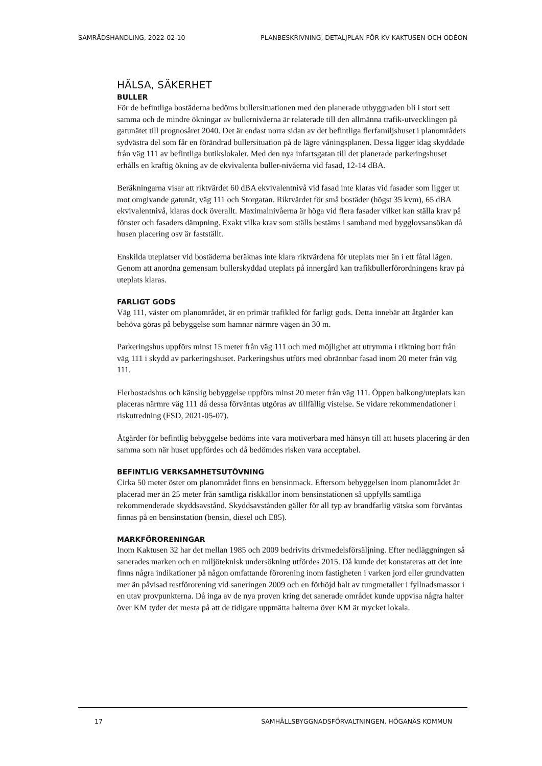SAMRÅDSHANDLING, 2022-02-10 PLANBESKRIVNING, DETALJPLAN FÖR KV KAKTUSEN OCH ODÉON
HÄLSA, SÄKERHET
BULLER
För de befintliga bostäderna bedöms bullersituationen med den planerade utbyggnaden bli i stort sett samma och de mindre ökningar av bullernivåerna är relaterade till den allmänna trafik-utvecklingen på gatunätet till prognosåret 2040. Det är endast norra sidan av det befintliga flerfamiljshuset i planområdets sydvästra del som får en förändrad bullersituation på de lägre våningsplanen. Dessa ligger idag skyddade från väg 111 av befintliga butikslokaler. Med den nya infartsgatan till det planerade parkeringshuset erhålls en kraftig ökning av de ekvivalenta buller-nivåerna vid fasad, 12-14 dBA.
Beräkningarna visar att riktvärdet 60 dBA ekvivalentnivå vid fasad inte klaras vid fasader som ligger ut mot omgivande gatunät, väg 111 och Storgatan. Riktvärdet för små bostäder (högst 35 kvm), 65 dBA ekvivalentnivå, klaras dock överallt. Maximalnivåerna är höga vid flera fasader vilket kan ställa krav på fönster och fasaders dämpning. Exakt vilka krav som ställs bestäms i samband med bygglovsansökan då husen placering osv är fastställt.
Enskilda uteplatser vid bostäderna beräknas inte klara riktvärdena för uteplats mer än i ett fåtal lägen. Genom att anordna gemensam bullerskyddad uteplats på innergård kan trafikbullerförordningens krav på uteplats klaras.
FARLIGT GODS
Väg 111, väster om planområdet, är en primär trafikled för farligt gods. Detta innebär att åtgärder kan behöva göras på bebyggelse som hamnar närmre vägen än 30 m.
Parkeringshus uppförs minst 15 meter från väg 111 och med möjlighet att utrymma i riktning bort från väg 111 i skydd av parkeringshuset. Parkeringshus utförs med obrännbar fasad inom 20 meter från väg 111.
Flerbostadshus och känslig bebyggelse uppförs minst 20 meter från väg 111. Öppen balkong/uteplats kan placeras närmre väg 111 då dessa förväntas utgöras av tillfällig vistelse. Se vidare rekommendationer i riskutredning (FSD, 2021-05-07).
Åtgärder för befintlig bebyggelse bedöms inte vara motiverbara med hänsyn till att husets placering är den samma som när huset uppfördes och då bedömdes risken vara acceptabel.
BEFINTLIG VERKSAMHETSUTÖVNING
Cirka 50 meter öster om planområdet finns en bensinmack. Eftersom bebyggelsen inom planområdet är placerad mer än 25 meter från samtliga riskkällor inom bensinstationen så uppfylls samtliga rekommenderade skyddsavstånd. Skyddsavstånden gäller för all typ av brandfarlig vätska som förväntas finnas på en bensinstation (bensin, diesel och E85).
MARKFÖRORENINGAR
Inom Kaktusen 32 har det mellan 1985 och 2009 bedrivits drivmedelsförsäljning. Efter nedläggningen så sanerades marken och en miljöteknisk undersökning utfördes 2015. Då kunde det konstateras att det inte finns några indikationer på någon omfattande förorening inom fastigheten i varken jord eller grundvatten mer än påvisad restförorening vid saneringen 2009 och en förhöjd halt av tungmetaller i fyllnadsmassor i en utav provpunkterna. Då inga av de nya proven kring det sanerade området kunde uppvisa några halter över KM tyder det mesta på att de tidigare uppmätta halterna över KM är mycket lokala.
17 SAMHÄLLSBYGGNADSFÖRVALTNINGEN, HÖGANÄS KOMMUN